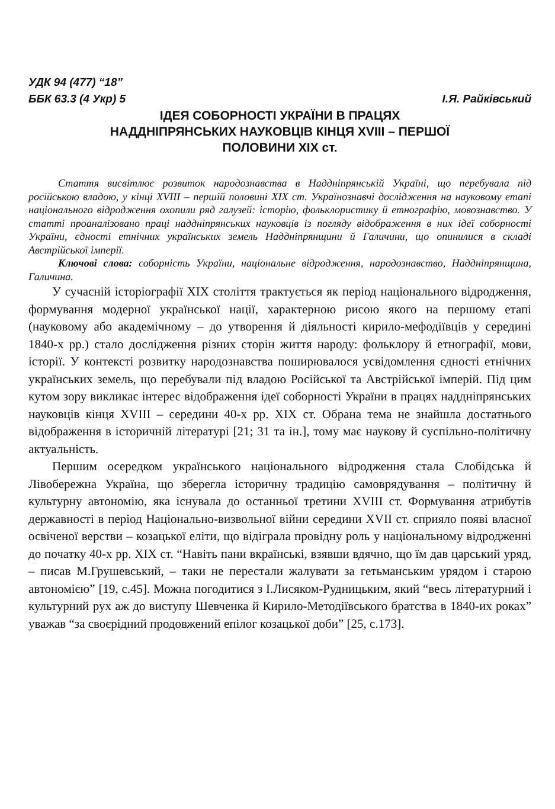УДК 94 (477) “18”
ББК 63.3 (4 Укр) 5 І.Я. Райківський
ІДЕЯ СОБОРНОСТІ УКРАЇНИ В ПРАЦЯХ
НАДДНІПРЯНСЬКИХ НАУКОВЦІВ КІНЦЯ XVIII – ПЕРШОЇ
ПОЛОВИНИ XIX ст.
Стаття висвітлює розвиток народознавства в Наддніпрянській Україні, що перебувала під російською владою, у кінці XVIII – першій половині XIX ст. Українознавчі дослідження на науковому етапі національного відродження охопили ряд галузей: історію, фольклористику й етнографію, мовознавство. У статті проаналізовано праці наддніпрянських науковців із погляду відображення в них ідеї соборності України, єдності етнічних українських земель Наддніпрянщини й Галичини, що опинилися в складі Австрійської імперії.
Ключові слова: соборність України, національне відродження, народознавство, Наддніпрянщина, Галичина.
У сучасній історіографії XIX століття трактується як період національного відродження, формування модерної української нації, характерною рисою якого на першому етапі (науковому або академічному – до утворення й діяльності кирило-мефодіївців у середині 1840-х рр.) стало дослідження різних сторін життя народу: фольклору й етнографії, мови, історії. У контексті розвитку народознавства поширювалося усвідомлення єдності етнічних українських земель, що перебували під владою Російської та Австрійської імперій. Під цим кутом зору викликає інтерес відображення ідеї соборності України в працях наддніпрянських науковців кінця XVIII – середини 40-х рр. XIX ст. Обрана тема не знайшла достатнього відображення в історичній літературі [21; 31 та ін.], тому має наукову й суспільно-політичну актуальність.
Першим осередком українського національного відродження стала Слобідська й Лівобережна Україна, що зберегла історичну традицію самоврядування – політичну й культурну автономію, яка існувала до останньої третини XVIII ст. Формування атрибутів державності в період Національно-визвольної війни середини XVII ст. сприяло появі власної освіченої верстви – козацької еліти, що відіграла провідну роль у національному відродженні до початку 40-х рр. XIX ст. “Навіть пани вкраїнські, взявши вдячно, що їм дав царський уряд, – писав М.Грушевський, – таки не перестали жалувати за гетьманським урядом і старою автономією” [19, с.45]. Можна погодитися з І.Лисяком-Рудницьким, який “весь літературний і культурний рух аж до виступу Шевченка й Кирило-Методіївського братства в 1840-их роках” уважав “за своєрідний продовжений епілог козацької доби” [25, с.173].